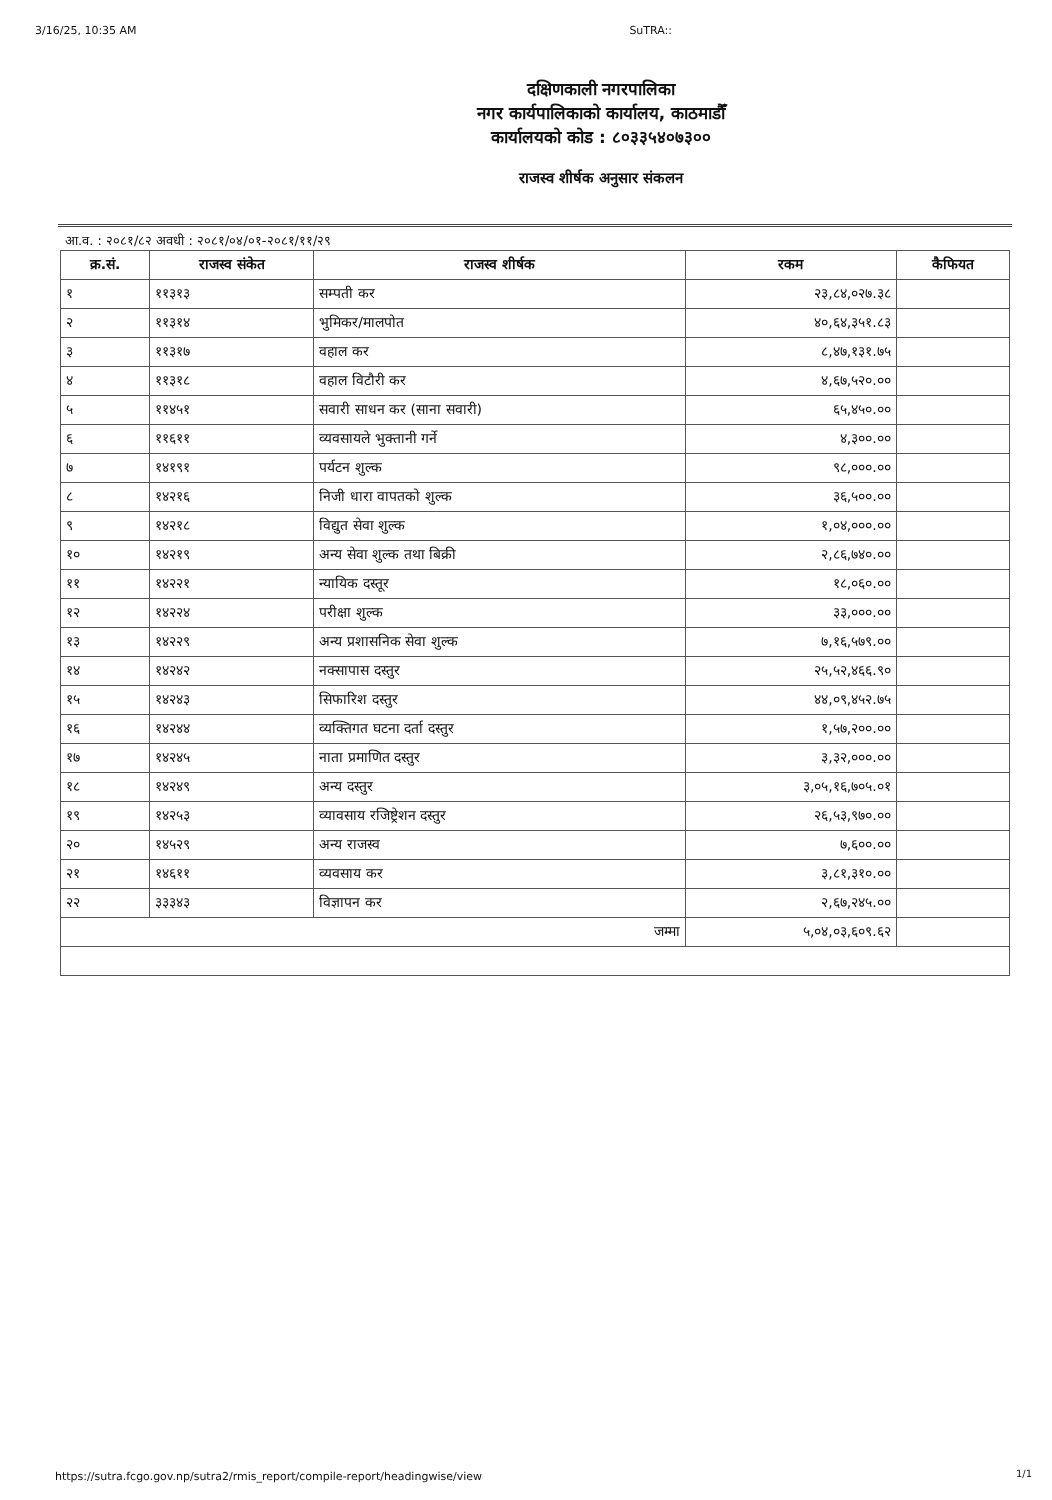3/16/25, 10:35 AM SuTRA::
दक्षिणकाली नगरपालिका
नगर कार्यपालिकाको कार्यालय, काठमाडौँ
कार्यालयको कोड : ८०३३५४०७३००
राजस्व शीर्षक अनुसार संकलन
आ.व. : २०८१/८२ अवधी : २०८१/०४/०१-२०८१/११/२९
| क्र.सं. | राजस्व संकेत | राजस्व शीर्षक | रकम | कैफियत |
| --- | --- | --- | --- | --- |
| १ | ११३१३ | सम्पती कर | २३,८४,०२७.३८ | |
| २ | ११३१४ | भुमिकर/मालपोत | ४०,६४,३५१.८३ | |
| ३ | ११३१७ | वहाल कर | ८,४७,१३१.७५ | |
| ४ | ११३१८ | वहाल विटौरी कर | ४,६७,५२०.०० | |
| ५ | ११४५१ | सवारी साधन कर (साना सवारी) | ६५,४५०.०० | |
| ६ | ११६११ | व्यवसायले भुक्तानी गर्ने | ४,३००.०० | |
| ७ | १४१९१ | पर्यटन शुल्क | ९८,०००.०० | |
| ८ | १४२१६ | निजी धारा वापतको शुल्क | ३६,५००.०० | |
| ९ | १४२१८ | विद्युत सेवा शुल्क | १,०४,०००.०० | |
| १० | १४२१९ | अन्य सेवा शुल्क तथा बिक्री | २,८६,७४०.०० | |
| ११ | १४२२१ | न्यायिक दस्तूर | १८,०६०.०० | |
| १२ | १४२२४ | परीक्षा शुल्क | ३३,०००.०० | |
| १३ | १४२२९ | अन्य प्रशासनिक सेवा शुल्क | ७,१६,५७९.०० | |
| १४ | १४२४२ | नक्सापास दस्तुर | २५,५२,४६६.९० | |
| १५ | १४२४३ | सिफारिश दस्तुर | ४४,०९,४५२.७५ | |
| १६ | १४२४४ | व्यक्तिगत घटना दर्ता दस्तुर | १,५७,२००.०० | |
| १७ | १४२४५ | नाता प्रमाणित दस्तुर | ३,३२,०००.०० | |
| १८ | १४२४९ | अन्य दस्तुर | ३,०५,१६,७०५.०१ | |
| १९ | १४२५३ | व्यावसाय रजिष्ट्रेशन दस्तुर | २६,५३,९७०.०० | |
| २० | १४५२९ | अन्य राजस्व | ७,६००.०० | |
| २१ | १४६११ | व्यवसाय कर | ३,८१,३१०.०० | |
| २२ | ३३३४३ | विज्ञापन कर | २,६७,२४५.०० | |
| जम्मा | | | ५,०४,०३,६०९.६२ | |
https://sutra.fcgo.gov.np/sutra2/rmis_report/compile-report/headingwise/view
1/1